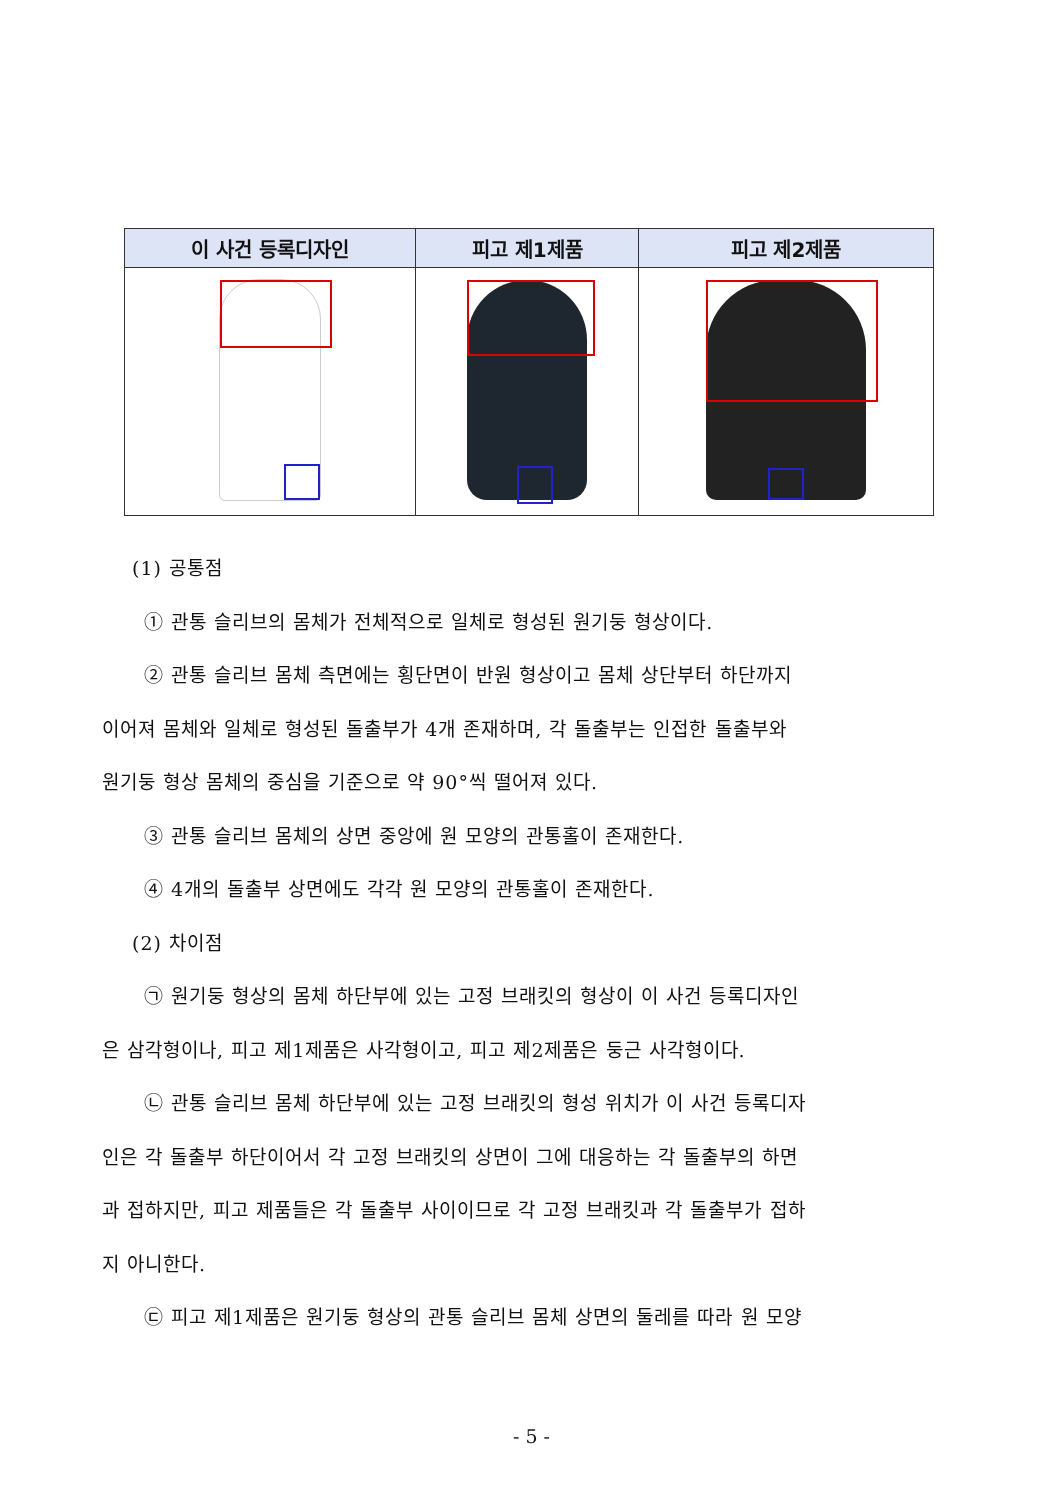| 이 사건 등록디자인 | 피고 제1제품 | 피고 제2제품 |
| --- | --- | --- |
(1) 공통점
① 관통 슬리브의 몸체가 전체적으로 일체로 형성된 원기둥 형상이다.
② 관통 슬리브 몸체 측면에는 횡단면이 반원 형상이고 몸체 상단부터 하단까지
이어져 몸체와 일체로 형성된 돌출부가 4개 존재하며, 각 돌출부는 인접한 돌출부와
원기둥 형상 몸체의 중심을 기준으로 약 90°씩 떨어져 있다.
③ 관통 슬리브 몸체의 상면 중앙에 원 모양의 관통홀이 존재한다.
④ 4개의 돌출부 상면에도 각각 원 모양의 관통홀이 존재한다.
(2) 차이점
㉠ 원기둥 형상의 몸체 하단부에 있는 고정 브래킷의 형상이 이 사건 등록디자인
은 삼각형이나, 피고 제1제품은 사각형이고, 피고 제2제품은 둥근 사각형이다.
㉡ 관통 슬리브 몸체 하단부에 있는 고정 브래킷의 형성 위치가 이 사건 등록디자
인은 각 돌출부 하단이어서 각 고정 브래킷의 상면이 그에 대응하는 각 돌출부의 하면
과 접하지만, 피고 제품들은 각 돌출부 사이이므로 각 고정 브래킷과 각 돌출부가 접하
지 아니한다.
㉢ 피고 제1제품은 원기둥 형상의 관통 슬리브 몸체 상면의 둘레를 따라 원 모양
- 5 -